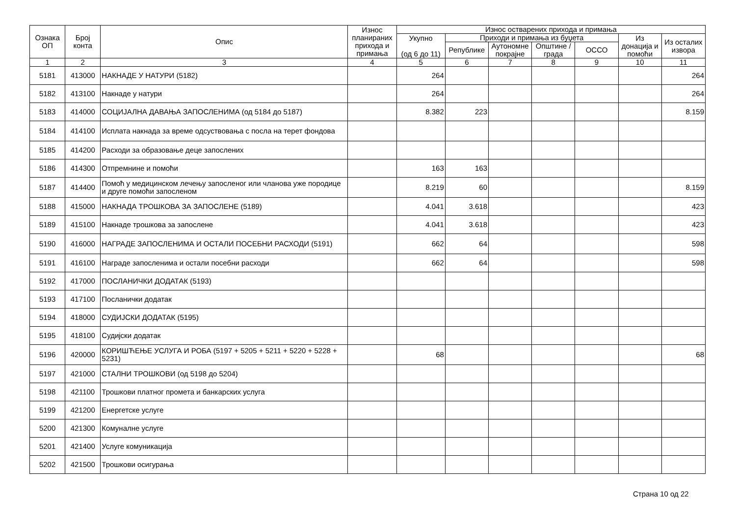| Ознака ОП | Број конта | Опис | Износ планираних прихода и примања | Износ остварених прихода и примања | | | | | | |
| --- | --- | --- | --- | --- | --- | --- | --- | --- | --- | --- |
| | | | | Укупно (од 6 до 11) | Приходи и примања из буџета | | | | Из донација и помоћи | Из осталих извора |
| | | | | | Републике | Аутономне покрајне | Општине / града | ОССО | | |
| 1 | 2 | 3 | 4 | 5 | 6 | 7 | 8 | 9 | 10 | 11 |
| 5181 | 413000 | НАКНАДЕ У НАТУРИ (5182) | | 264 | | | | | | 264 |
| 5182 | 413100 | Накнаде у натури | | 264 | | | | | | 264 |
| 5183 | 414000 | СОЦИЈАЛНА ДАВАЊА ЗАПОСЛЕНИМА (од 5184 до 5187) | | 8.382 | 223 | | | | | 8.159 |
| 5184 | 414100 | Исплата накнада за време одсуствовања с посла на терет фондова | | | | | | | | |
| 5185 | 414200 | Расходи за образовање деце запослених | | | | | | | | |
| 5186 | 414300 | Отпремнине и помоћи | | 163 | 163 | | | | | |
| 5187 | 414400 | Помоћ у медицинском лечењу запосленог или чланова уже породице и друге помоћи запосленом | | 8.219 | 60 | | | | | 8.159 |
| 5188 | 415000 | НАКНАДА ТРОШКОВА ЗА ЗАПОСЛЕНЕ (5189) | | 4.041 | 3.618 | | | | | 423 |
| 5189 | 415100 | Накнаде трошкова за запослене | | 4.041 | 3.618 | | | | | 423 |
| 5190 | 416000 | НАГРАДЕ ЗАПОСЛЕНИМА И ОСТАЛИ ПОСЕБНИ РАСХОДИ (5191) | | 662 | 64 | | | | | 598 |
| 5191 | 416100 | Награде запосленима и остали посебни расходи | | 662 | 64 | | | | | 598 |
| 5192 | 417000 | ПОСЛАНИЧКИ ДОДАТАК (5193) | | | | | | | | |
| 5193 | 417100 | Посланички додатак | | | | | | | | |
| 5194 | 418000 | СУДИЈСКИ ДОДАТАК (5195) | | | | | | | | |
| 5195 | 418100 | Судијски додатак | | | | | | | | |
| 5196 | 420000 | КОРИШЋЕЊЕ УСЛУГА И РОБА (5197 + 5205 + 5211 + 5220 + 5228 + 5231) | | 68 | | | | | | 68 |
| 5197 | 421000 | СТАЛНИ ТРОШКОВИ (од 5198 до 5204) | | | | | | | | |
| 5198 | 421100 | Трошкови платног промета и банкарских услуга | | | | | | | | |
| 5199 | 421200 | Енергетске услуге | | | | | | | | |
| 5200 | 421300 | Комуналне услуге | | | | | | | | |
| 5201 | 421400 | Услуге комуникација | | | | | | | | |
| 5202 | 421500 | Трошкови осигурања | | | | | | | | |
Страна 10 од 22